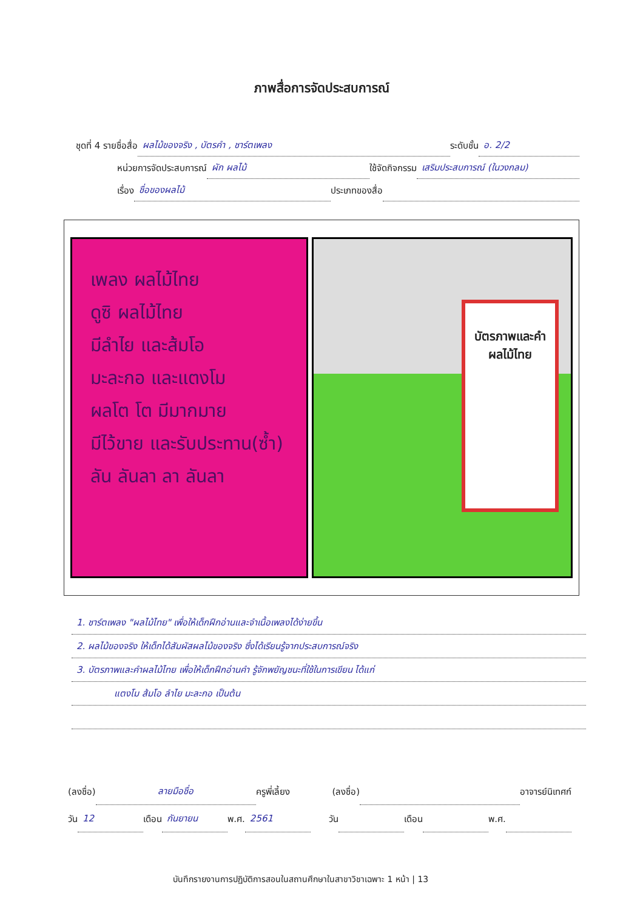ภาพสื่อการจัดประสบการณ์
ชุดที่ 4 รายชื่อสื่อ ผลไม้ของจริง , บัตรคำ , ชาร์ตเพลง ระดับชั้น อ. 2/2
หน่วยการจัดประสบการณ์ ผัก ผลไม้ ใช้จัดกิจกรรม เสริมประสบการณ์ (ในวงกลม)
เรื่อง ชื่อของผลไม้ ประเภทของสื่อ
เพลง ผลไม้ไทย
ดูซิ ผลไม้ไทย
มีลำไย และส้มโอ
มะละกอ และแตงโม
ผลโต โต มีมากมาย
มีไว้ขาย และรับประทาน(ซ้ำ)
ลัน ลันลา ลา ลันลา
บัตรภาพและคำ
ผลไม้ไทย
1. ชาร์ตเพลง "ผลไม้ไทย" เพื่อให้เด็กฝึกอ่านและจำเนื้อเพลงได้ง่ายขึ้น
2. ผลไม้ของจริง ให้เด็กได้สัมผัสผลไม้ของจริง ซึ่งได้เรียนรู้จากประสบการณ์จริง
3. บัตรภาพและคำผลไม้ไทย เพื่อให้เด็กฝึกอ่านคำ รู้จักพยัญชนะที่ใช้ในการเขียน ได้แก่
แตงโม ส้มโอ ลำไย มะละกอ เป็นต้น
(ลงชื่อ) ลายมือชื่อ ครูพี่เลี้ยง (ลงชื่อ) อาจารย์นิเทศก์
วัน 12 เดือน กันยายน พ.ศ. 2561 วัน เดือน พ.ศ.
บันทึกรายงานการปฏิบัติการสอนในสถานศึกษาในสาขาวิชาเฉพาะ 1 หน้า | 13